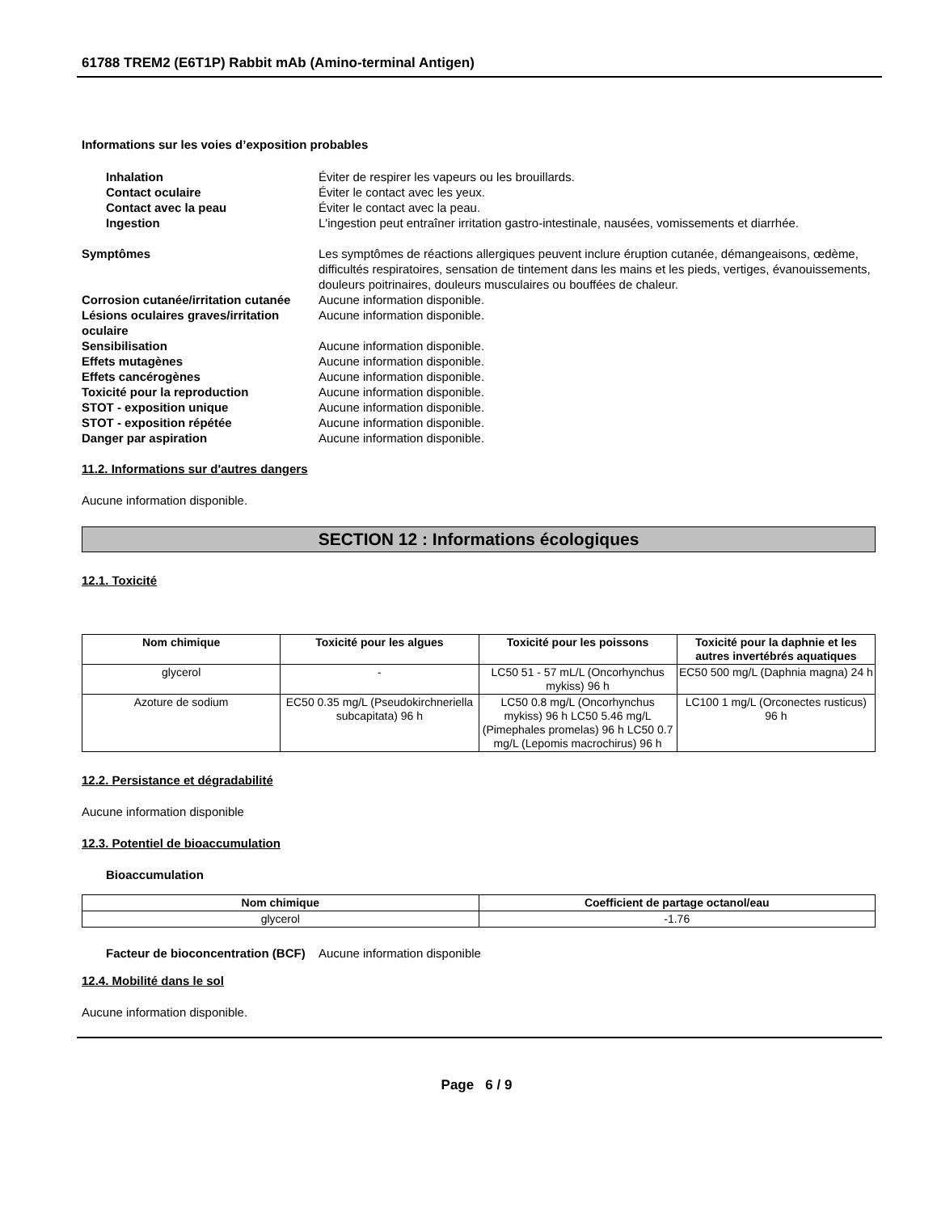61788 TREM2 (E6T1P) Rabbit mAb (Amino-terminal Antigen)
Informations sur les voies d’exposition probables
Inhalation Éviter de respirer les vapeurs ou les brouillards.
Contact oculaire Éviter le contact avec les yeux.
Contact avec la peau Éviter le contact avec la peau.
Ingestion L'ingestion peut entraîner irritation gastro-intestinale, nausées, vomissements et diarrhée.
Symptômes Les symptômes de réactions allergiques peuvent inclure éruption cutanée, démangeaisons, œdème, difficultés respiratoires, sensation de tintement dans les mains et les pieds, vertiges, évanouissements, douleurs poitrinaires, douleurs musculaires ou bouffées de chaleur.
Corrosion cutanée/irritation cutanée
Aucune information disponible.
Lésions oculaires graves/irritation oculaire
Aucune information disponible.
Sensibilisation Aucune information disponible.
Effets mutagènes Aucune information disponible.
Effets cancérogènes Aucune information disponible.
Toxicité pour la reproduction Aucune information disponible.
STOT - exposition unique Aucune information disponible.
STOT - exposition répétée Aucune information disponible.
Danger par aspiration Aucune information disponible.
11.2. Informations sur d'autres dangers
Aucune information disponible.
SECTION 12 : Informations écologiques
12.1. Toxicité
| Nom chimique | Toxicité pour les algues | Toxicité pour les poissons | Toxicité pour la daphnie et les autres invertébrés aquatiques |
| --- | --- | --- | --- |
| glycerol | - | LC50 51 - 57 mL/L (Oncorhynchus mykiss) 96 h | EC50 500 mg/L (Daphnia magna) 24 h |
| Azoture de sodium | EC50 0.35 mg/L (Pseudokirchneriella subcapitata) 96 h | LC50 0.8 mg/L (Oncorhynchus mykiss) 96 h LC50 5.46 mg/L (Pimephales promelas) 96 h LC50 0.7 mg/L (Lepomis macrochirus) 96 h | LC100 1 mg/L (Orconectes rusticus) 96 h |
12.2. Persistance et dégradabilité
Aucune information disponible
12.3. Potentiel de bioaccumulation
Bioaccumulation
| Nom chimique | Coefficient de partage octanol/eau |
| --- | --- |
| glycerol | -1.76 |
Facteur de bioconcentration (BCF)
Aucune information disponible
12.4. Mobilité dans le sol
Aucune information disponible.
Page 6 / 9